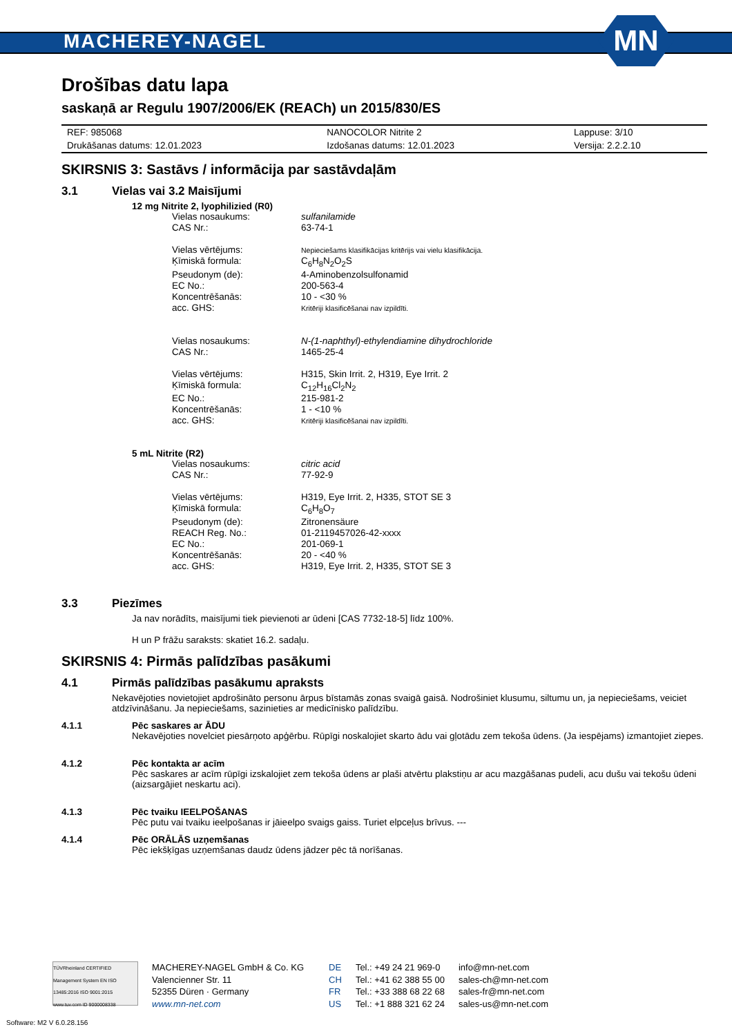MACHEREY-NAGEL
MN
Drošības datu lapa
saskaņā ar Regulu 1907/2006/EK (REACh) un 2015/830/ES
| REF: 985068 | NANOCOLOR Nitrite 2 | Lappuse: 3/10 |
| Drukāšanas datums: 12.01.2023 | Izdošanas datums: 12.01.2023 | Versija: 2.2.2.10 |
SKIRSNIS 3: Sastāvs / informācija par sastāvdaļām
3.1 Vielas vai 3.2 Maisījumi
12 mg Nitrite 2, lyophilizied (R0)
| Vielas nosaukums: | sulfanilamide |
| CAS Nr.: | 63-74-1 |
| Vielas vērtējums: | Nepieciešams klasifikācijas kritērijs vai vielu klasifikācija. |
| Ķīmiskā formula: | C<sub>6</sub>H<sub>8</sub>N<sub>2</sub>O<sub>2</sub>S |
| Pseudonym (de): | 4-Aminobenzolsulfonamid |
| EC No.: | 200-563-4 |
| Koncentrēšanās: | 10 - <30 % |
| acc. GHS: | Kritēriji klasificēšanai nav izpildīti. |
| Vielas nosaukums: | N-(1-naphthyl)-ethylendiamine dihydrochloride |
| CAS Nr.: | 1465-25-4 |
| Vielas vērtējums: | H315, Skin Irrit. 2, H319, Eye Irrit. 2 |
| Ķīmiskā formula: | C<sub>12</sub>H<sub>16</sub>Cl<sub>2</sub>N<sub>2</sub> |
| EC No.: | 215-981-2 |
| Koncentrēšanās: | 1 - <10 % |
| acc. GHS: | Kritēriji klasificēšanai nav izpildīti. |
5 mL Nitrite (R2)
| Vielas nosaukums: | citric acid |
| CAS Nr.: | 77-92-9 |
| Vielas vērtējums: | H319, Eye Irrit. 2, H335, STOT SE 3 |
| Ķīmiskā formula: | C<sub>6</sub>H<sub>8</sub>O<sub>7</sub> |
| Pseudonym (de): | Zitronensäure |
| REACH Reg. No.: | 01-2119457026-42-xxxx |
| EC No.: | 201-069-1 |
| Koncentrēšanās: | 20 - <40 % |
| acc. GHS: | H319, Eye Irrit. 2, H335, STOT SE 3 |
3.3 Piezīmes
Ja nav norādīts, maisījumi tiek pievienoti ar ūdeni [CAS 7732-18-5] līdz 100%.
H un P frāžu saraksts: skatiet 16.2. sadaļu.
SKIRSNIS 4: Pirmās palīdzības pasākumi
4.1 Pirmās palīdzības pasākumu apraksts
Nekavējoties novietojiet apdrošināto personu ārpus bīstamās zonas svaigā gaisā. Nodrošiniet klusumu, siltumu un, ja nepieciešams, veiciet atdzīvināšanu. Ja nepieciešams, sazinieties ar medicīnisko palīdzību.
4.1.1 Pēc saskares ar ĀDU
Nekavējoties novelciet piesārņoto apģērbu. Rūpīgi noskalojiet skarto ādu vai gļotādu zem tekoša ūdens. (Ja iespējams) izmantojiet ziepes.
4.1.2 Pēc kontakta ar acīm
Pēc saskares ar acīm rūpīgi izskalojiet zem tekoša ūdens ar plaši atvērtu plakstiņu ar acu mazgāšanas pudeli, acu dušu vai tekošu ūdeni (aizsargājiet neskartu aci).
4.1.3 Pēc tvaiku IEELPOŠANAS
Pēc putu vai tvaiku ieelpošanas ir jāieelpo svaigs gaiss. Turiet elpceļus brīvus. ---
4.1.4 Pēc ORĀLĀS uzņemšanas
Pēc iekšķīgas uzņemšanas daudz ūdens jādzer pēc tā norīšanas.
TÜVRheinland CERTIFIED Management System EN ISO 13485:2016 ISO 9001:2015 www.tuv.com ID 9000008338
MACHEREY-NAGEL GmbH & Co. KG
Valencienner Str. 11
52355 Düren · Germany
www.mn-net.com
DE
CH
FR
US
Tel.: +49 24 21 969-0
Tel.: +41 62 388 55 00
Tel.: +33 388 68 22 68
Tel.: +1 888 321 62 24
info@mn-net.com
sales-ch@mn-net.com
sales-fr@mn-net.com
sales-us@mn-net.com
Software: M2 V 6.0.28.156